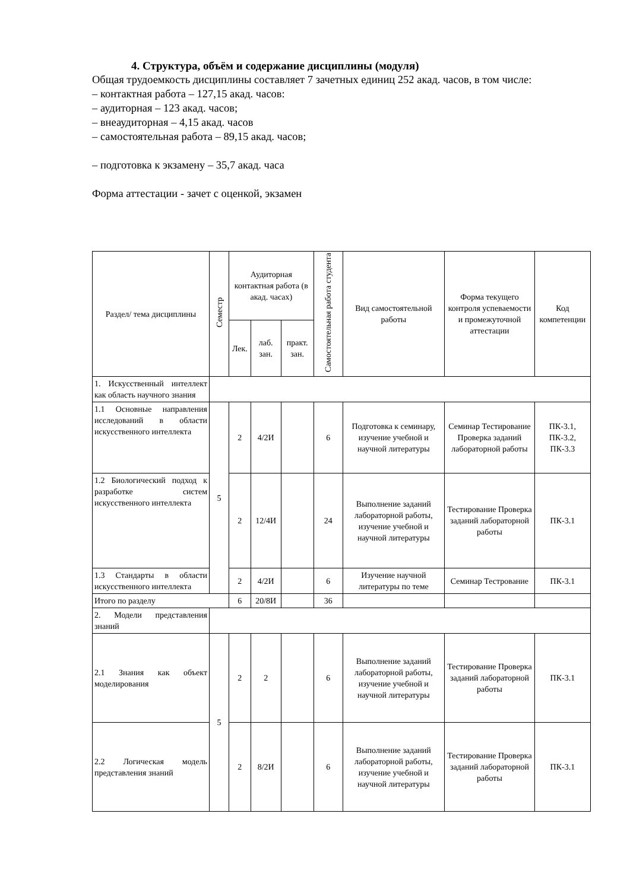4. Структура, объём и содержание дисциплины (модуля)
Общая трудоемкость дисциплины составляет 7 зачетных единиц 252 акад. часов, в том числе:
– контактная работа – 127,15 акад. часов:
– аудиторная – 123 акад. часов;
– внеаудиторная – 4,15 акад. часов
– самостоятельная работа – 89,15 акад. часов;
– подготовка к экзамену – 35,7 акад. часа
Форма аттестации - зачет с оценкой, экзамен
| Раздел/ тема дисциплины | Семестр | Аудиторная контактная работа (в акад. часах) | | | Самостоятельная работа студента | Вид самостоятельной работы | Форма текущего контроля успеваемости и промежуточной аттестации | Код компетенции |
| --- | --- | --- | --- | --- | --- | --- | --- | --- |
| | | Лек. | лаб. зан. | практ. зан. | | | | |
| 1. Искусственный интеллект как область научного знания | | | | | | | | |
| 1.1 Основные направления исследований в области искусственного интеллекта | 5 | 2 | 4/2И | | 6 | Подготовка к семинару, изучение учебной и научной литературы | Семинар Тестирование Проверка заданий лабораторной работы | ПК-3.1, ПК-3.2, ПК-3.3 |
| 1.2 Биологический подход к разработке систем искусственного интеллекта | | 2 | 12/4И | | 24 | Выполнение заданий лабораторной работы, изучение учебной и научной литературы | Тестирование Проверка заданий лабораторной работы | ПК-3.1 |
| 1.3 Стандарты в области искусственного интеллекта | | 2 | 4/2И | | 6 | Изучение научной литературы по теме | Семинар Тестрование | ПК-3.1 |
| Итого по разделу | | 6 | 20/8И | | 36 | | | |
| 2. Модели представления знаний | | | | | | | | |
| 2.1 Знания как объект моделирования | 5 | 2 | 2 | | 6 | Выполнение заданий лабораторной работы, изучение учебной и научной литературы | Тестирование Проверка заданий лабораторной работы | ПК-3.1 |
| 2.2 Логическая модель представления знаний | | 2 | 8/2И | | 6 | Выполнение заданий лабораторной работы, изучение учебной и научной литературы | Тестирование Проверка заданий лабораторной работы | ПК-3.1 |